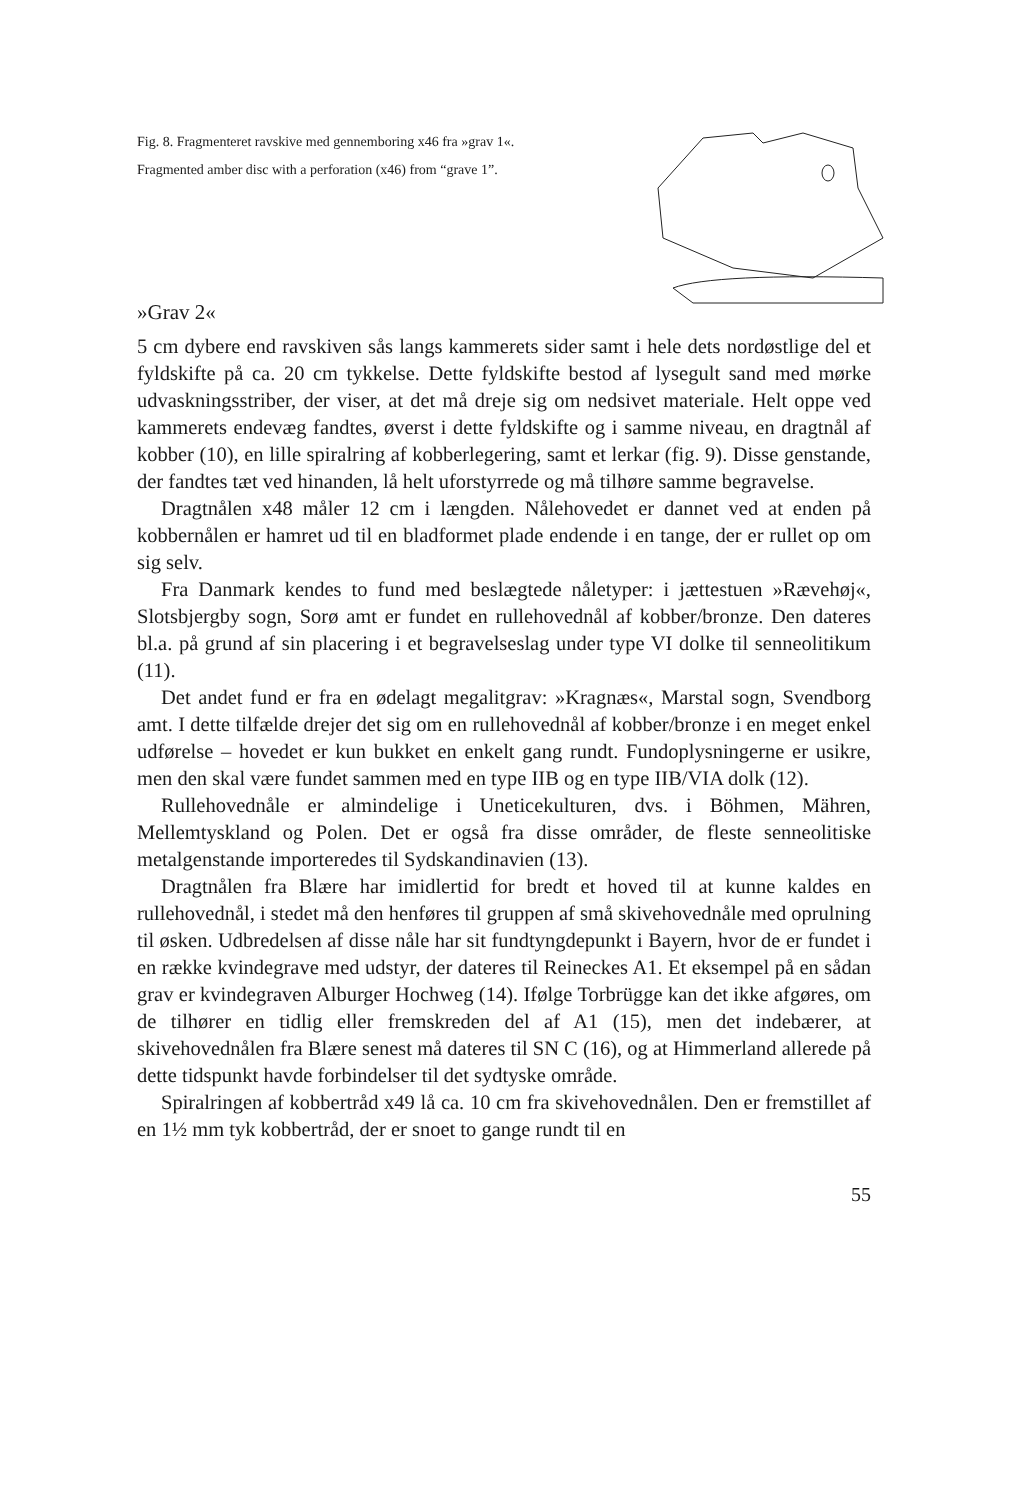Fig. 8. Fragmenteret ravskive med gennemboring x46 fra »grav 1«.
Fragmented amber disc with a perforation (x46) from “grave 1”.
»Grav 2«
5 cm dybere end ravskiven sås langs kammerets sider samt i hele dets nordøstlige del et fyldskifte på ca. 20 cm tykkelse. Dette fyldskifte bestod af lysegult sand med mørke udvaskningsstriber, der viser, at det må dreje sig om nedsivet materiale. Helt oppe ved kammerets endevæg fandtes, øverst i dette fyldskifte og i samme niveau, en dragtnål af kobber (10), en lille spiralring af kobberlegering, samt et lerkar (fig. 9). Disse genstande, der fandtes tæt ved hinanden, lå helt uforstyrrede og må tilhøre samme begravelse.
Dragtnålen x48 måler 12 cm i længden. Nålehovedet er dannet ved at enden på kobbernålen er hamret ud til en bladformet plade endende i en tange, der er rullet op om sig selv.
Fra Danmark kendes to fund med beslægtede nåletyper: i jættestuen »Rævehøj«, Slotsbjergby sogn, Sorø amt er fundet en rullehovednål af kobber/bronze. Den dateres bl.a. på grund af sin placering i et begravelseslag under type VI dolke til senneolitikum (11).
Det andet fund er fra en ødelagt megalitgrav: »Kragnæs«, Marstal sogn, Svendborg amt. I dette tilfælde drejer det sig om en rullehovednål af kobber/bronze i en meget enkel udførelse – hovedet er kun bukket en enkelt gang rundt. Fundoplysningerne er usikre, men den skal være fundet sammen med en type IIB og en type IIB/VIA dolk (12).
Rullehovednåle er almindelige i Uneticekulturen, dvs. i Böhmen, Mähren, Mellemtyskland og Polen. Det er også fra disse områder, de fleste senneolitiske metalgenstande importeredes til Sydskandinavien (13).
Dragtnålen fra Blære har imidlertid for bredt et hoved til at kunne kaldes en rullehovednål, i stedet må den henføres til gruppen af små skivehovednåle med oprulning til øsken. Udbredelsen af disse nåle har sit fundtyngdepunkt i Bayern, hvor de er fundet i en række kvindegrave med udstyr, der dateres til Reineckes A1. Et eksempel på en sådan grav er kvindegraven Alburger Hochweg (14). Ifølge Torbrügge kan det ikke afgøres, om de tilhører en tidlig eller fremskreden del af A1 (15), men det indebærer, at skivehovednålen fra Blære senest må dateres til SN C (16), og at Himmerland allerede på dette tidspunkt havde forbindelser til det sydtyske område.
Spiralringen af kobbertråd x49 lå ca. 10 cm fra skivehovednålen. Den er fremstillet af en 1½ mm tyk kobbertråd, der er snoet to gange rundt til en
55